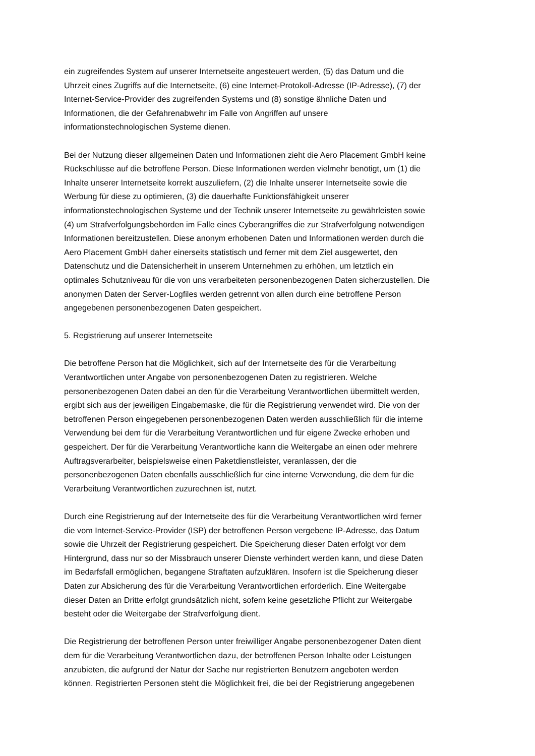ein zugreifendes System auf unserer Internetseite angesteuert werden, (5) das Datum und die
Uhrzeit eines Zugriffs auf die Internetseite, (6) eine Internet-Protokoll-Adresse (IP-Adresse), (7) der
Internet-Service-Provider des zugreifenden Systems und (8) sonstige ähnliche Daten und
Informationen, die der Gefahrenabwehr im Falle von Angriffen auf unsere
informationstechnologischen Systeme dienen.
Bei der Nutzung dieser allgemeinen Daten und Informationen zieht die Aero Placement GmbH keine
Rückschlüsse auf die betroffene Person. Diese Informationen werden vielmehr benötigt, um (1) die
Inhalte unserer Internetseite korrekt auszuliefern, (2) die Inhalte unserer Internetseite sowie die
Werbung für diese zu optimieren, (3) die dauerhafte Funktionsfähigkeit unserer
informationstechnologischen Systeme und der Technik unserer Internetseite zu gewährleisten sowie
(4) um Strafverfolgungsbehörden im Falle eines Cyberangriffes die zur Strafverfolgung notwendigen
Informationen bereitzustellen. Diese anonym erhobenen Daten und Informationen werden durch die
Aero Placement GmbH daher einerseits statistisch und ferner mit dem Ziel ausgewertet, den
Datenschutz und die Datensicherheit in unserem Unternehmen zu erhöhen, um letztlich ein
optimales Schutzniveau für die von uns verarbeiteten personenbezogenen Daten sicherzustellen. Die
anonymen Daten der Server-Logfiles werden getrennt von allen durch eine betroffene Person
angegebenen personenbezogenen Daten gespeichert.
5. Registrierung auf unserer Internetseite
Die betroffene Person hat die Möglichkeit, sich auf der Internetseite des für die Verarbeitung
Verantwortlichen unter Angabe von personenbezogenen Daten zu registrieren. Welche
personenbezogenen Daten dabei an den für die Verarbeitung Verantwortlichen übermittelt werden,
ergibt sich aus der jeweiligen Eingabemaske, die für die Registrierung verwendet wird. Die von der
betroffenen Person eingegebenen personenbezogenen Daten werden ausschließlich für die interne
Verwendung bei dem für die Verarbeitung Verantwortlichen und für eigene Zwecke erhoben und
gespeichert. Der für die Verarbeitung Verantwortliche kann die Weitergabe an einen oder mehrere
Auftragsverarbeiter, beispielsweise einen Paketdienstleister, veranlassen, der die
personenbezogenen Daten ebenfalls ausschließlich für eine interne Verwendung, die dem für die
Verarbeitung Verantwortlichen zuzurechnen ist, nutzt.
Durch eine Registrierung auf der Internetseite des für die Verarbeitung Verantwortlichen wird ferner
die vom Internet-Service-Provider (ISP) der betroffenen Person vergebene IP-Adresse, das Datum
sowie die Uhrzeit der Registrierung gespeichert. Die Speicherung dieser Daten erfolgt vor dem
Hintergrund, dass nur so der Missbrauch unserer Dienste verhindert werden kann, und diese Daten
im Bedarfsfall ermöglichen, begangene Straftaten aufzuklären. Insofern ist die Speicherung dieser
Daten zur Absicherung des für die Verarbeitung Verantwortlichen erforderlich. Eine Weitergabe
dieser Daten an Dritte erfolgt grundsätzlich nicht, sofern keine gesetzliche Pflicht zur Weitergabe
besteht oder die Weitergabe der Strafverfolgung dient.
Die Registrierung der betroffenen Person unter freiwilliger Angabe personenbezogener Daten dient
dem für die Verarbeitung Verantwortlichen dazu, der betroffenen Person Inhalte oder Leistungen
anzubieten, die aufgrund der Natur der Sache nur registrierten Benutzern angeboten werden
können. Registrierten Personen steht die Möglichkeit frei, die bei der Registrierung angegebenen